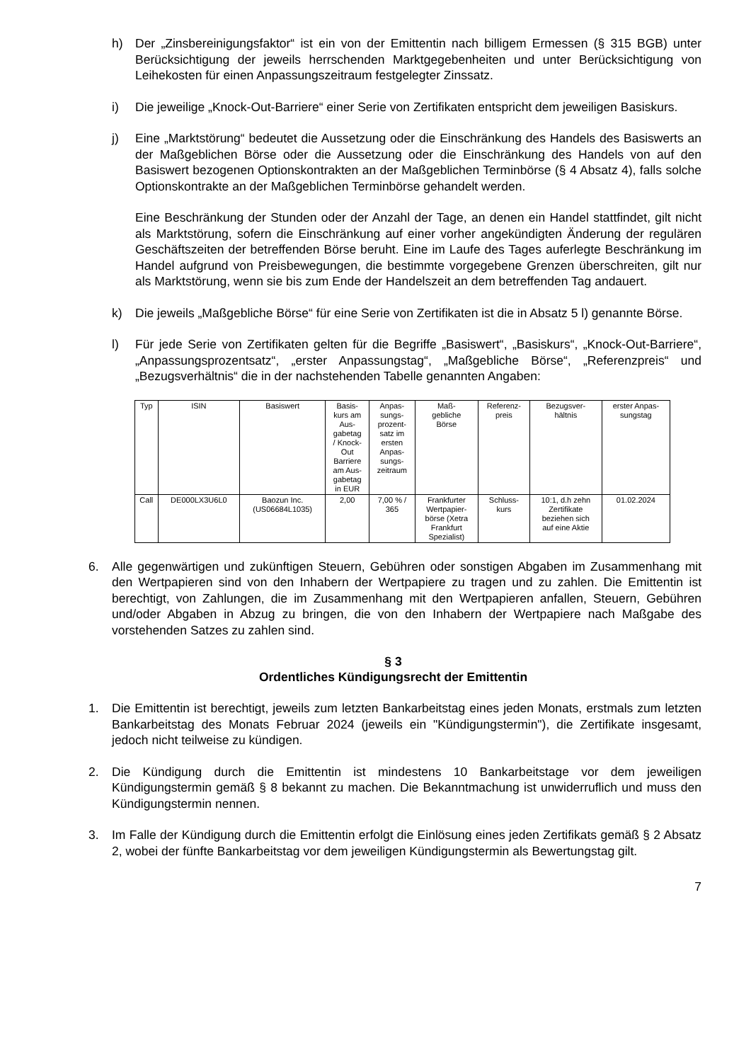h) Der „Zinsbereinigungsfaktor“ ist ein von der Emittentin nach billigem Ermessen (§ 315 BGB) unter Berücksichtigung der jeweils herrschenden Marktgegebenheiten und unter Berücksichtigung von Leihekosten für einen Anpassungszeitraum festgelegter Zinssatz.
i) Die jeweilige „Knock-Out-Barriere“ einer Serie von Zertifikaten entspricht dem jeweiligen Basiskurs.
j) Eine „Marktstörung“ bedeutet die Aussetzung oder die Einschränkung des Handels des Basiswerts an der Maßgeblichen Börse oder die Aussetzung oder die Einschränkung des Handels von auf den Basiswert bezogenen Optionskontrakten an der Maßgeblichen Terminbörse (§ 4 Absatz 4), falls solche Optionskontrakte an der Maßgeblichen Terminbörse gehandelt werden.
Eine Beschränkung der Stunden oder der Anzahl der Tage, an denen ein Handel stattfindet, gilt nicht als Marktstörung, sofern die Einschränkung auf einer vorher angekündigten Änderung der regulären Geschäftszeiten der betreffenden Börse beruht. Eine im Laufe des Tages auferlegte Beschränkung im Handel aufgrund von Preisbewegungen, die bestimmte vorgegebene Grenzen überschreiten, gilt nur als Marktstörung, wenn sie bis zum Ende der Handelszeit an dem betreffenden Tag andauert.
k) Die jeweils „Maßgebliche Börse“ für eine Serie von Zertifikaten ist die in Absatz 5 l) genannte Börse.
l) Für jede Serie von Zertifikaten gelten für die Begriffe „Basiswert“, „Basiskurs“, „Knock-Out-Barriere“, „Anpassungsprozentsatz“, „erster Anpassungstag“, „Maßgebliche Börse“, „Referenzpreis“ und „Bezugsverhältnis“ die in der nachstehenden Tabelle genannten Angaben:
| Typ | ISIN | Basiswert | Basis- kurs am Aus- gabetag / Knock- Out Barriere am Aus- gabetag in EUR | Anpas- sungs- prozent- satz im ersten Anpas- sungs- zeitraum | Maß- gebliche Börse | Referenz- preis | Bezugsver- hältnis | erster Anpas- sungstag |
| --- | --- | --- | --- | --- | --- | --- | --- | --- |
| Call | DE000LX3U6L0 | Baozun Inc. (US06684L1035) | 2,00 | 7,00 % / 365 | Frankfurter Wertpapier- börse (Xetra Frankfurt Spezialist) | Schluss- kurs | 10:1, d.h zehn Zertifikate beziehen sich auf eine Aktie | 01.02.2024 |
6. Alle gegenwärtigen und zukünftigen Steuern, Gebühren oder sonstigen Abgaben im Zusammenhang mit den Wertpapieren sind von den Inhabern der Wertpapiere zu tragen und zu zahlen. Die Emittentin ist berechtigt, von Zahlungen, die im Zusammenhang mit den Wertpapieren anfallen, Steuern, Gebühren und/oder Abgaben in Abzug zu bringen, die von den Inhabern der Wertpapiere nach Maßgabe des vorstehenden Satzes zu zahlen sind.
§ 3
Ordentliches Kündigungsrecht der Emittentin
1. Die Emittentin ist berechtigt, jeweils zum letzten Bankarbeitstag eines jeden Monats, erstmals zum letzten Bankarbeitstag des Monats Februar 2024 (jeweils ein "Kündigungstermin"), die Zertifikate insgesamt, jedoch nicht teilweise zu kündigen.
2. Die Kündigung durch die Emittentin ist mindestens 10 Bankarbeitstage vor dem jeweiligen Kündigungstermin gemäß § 8 bekannt zu machen. Die Bekanntmachung ist unwiderruflich und muss den Kündigungstermin nennen.
3. Im Falle der Kündigung durch die Emittentin erfolgt die Einlösung eines jeden Zertifikats gemäß § 2 Absatz 2, wobei der fünfte Bankarbeitstag vor dem jeweiligen Kündigungstermin als Bewertungstag gilt.
7